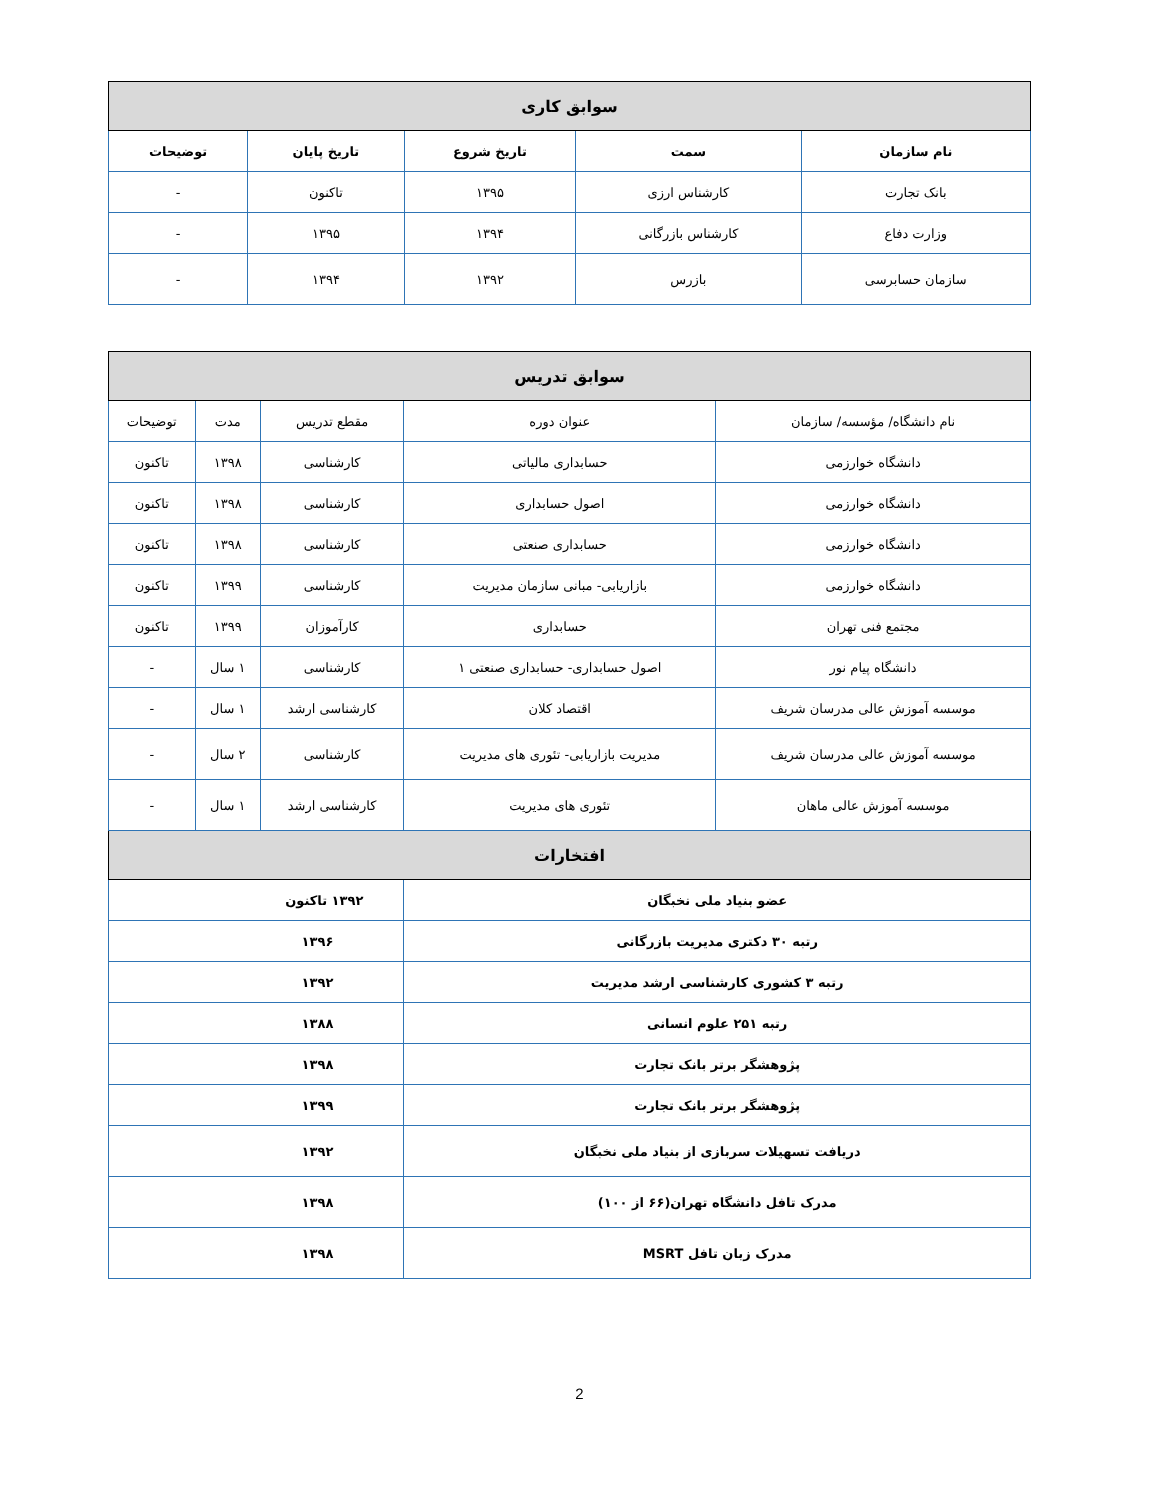| سوابق کاری | | | | |
| --- | --- | --- | --- | --- |
| نام سازمان | سمت | تاریخ شروع | تاریخ پایان | توضیحات |
| بانک تجارت | کارشناس ارزی | ۱۳۹۵ | تاکنون | - |
| وزارت دفاع | کارشناس بازرگانی | ۱۳۹۴ | ۱۳۹۵ | - |
| سازمان حسابرسی | بازرس | ۱۳۹۲ | ۱۳۹۴ | - |
| سوابق تدریس | | | | |
| --- | --- | --- | --- | --- |
| نام دانشگاه/ مؤسسه/ سازمان | عنوان دوره | مقطع تدریس | مدت | توضیحات |
| دانشگاه خوارزمی | حسابداری مالیاتی | کارشناسی | ۱۳۹۸ | تاکنون |
| دانشگاه خوارزمی | اصول حسابداری | کارشناسی | ۱۳۹۸ | تاکنون |
| دانشگاه خوارزمی | حسابداری صنعتی | کارشناسی | ۱۳۹۸ | تاکنون |
| دانشگاه خوارزمی | بازاریابی- مبانی سازمان مدیریت | کارشناسی | ۱۳۹۹ | تاکنون |
| مجتمع فنی تهران | حسابداری | کارآموزان | ۱۳۹۹ | تاکنون |
| دانشگاه پیام نور | اصول حسابداری- حسابداری صنعتی ۱ | کارشناسی | ۱ سال | - |
| موسسه آموزش عالی مدرسان شریف | اقتصاد کلان | کارشناسی ارشد | ۱ سال | - |
| موسسه آموزش عالی مدرسان شریف | مدیریت بازاریابی- تئوری های مدیریت | کارشناسی | ۲ سال | - |
| موسسه آموزش عالی ماهان | تئوری های مدیریت | کارشناسی ارشد | ۱ سال | - |
| افتخارات | | | | |
| عضو بنیاد ملی نخبگان | | ۱۳۹۲ تاکنون | | |
| رتبه ۳۰ دکتری مدیریت بازرگانی | | ۱۳۹۶ | | |
| رتبه ۳ کشوری کارشناسی ارشد مدیریت | | ۱۳۹۲ | | |
| رتبه ۲۵۱ علوم انسانی | | ۱۳۸۸ | | |
| پژوهشگر برتر بانک تجارت | | ۱۳۹۸ | | |
| پژوهشگر برتر بانک تجارت | | ۱۳۹۹ | | |
| دریافت تسهیلات سربازی از بنیاد ملی نخبگان | | ۱۳۹۲ | | |
| مدرک تافل دانشگاه تهران(۶۶ از ۱۰۰) | | ۱۳۹۸ | | |
| مدرک زبان تافل MSRT | | ۱۳۹۸ | | |
2